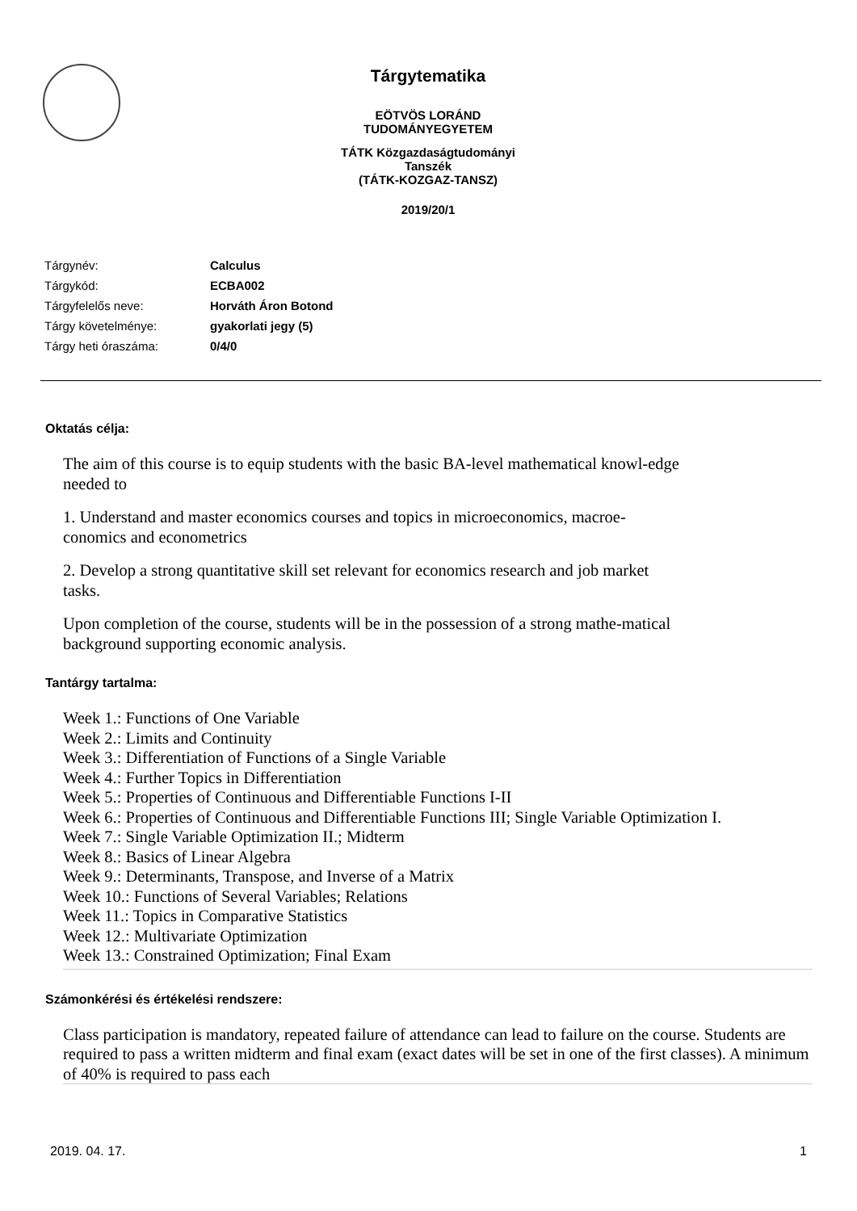Tárgytematika
EÖTVÖS LORÁND TUDOMÁNYEGYETEM
TÁTK Közgazdaságtudományi Tanszék
(TÁTK-KOZGAZ-TANSZ)
2019/20/1
| Tárgynév: | Calculus |
| Tárgykód: | ECBA002 |
| Tárgyfelelős neve: | Horváth Áron Botond |
| Tárgy követelménye: | gyakorlati jegy (5) |
| Tárgy heti óraszáma: | 0/4/0 |
Oktatás célja:
The aim of this course is to equip students with the basic BA-level mathematical knowl-edge needed to
1. Understand and master economics courses and topics in microeconomics, macroe-conomics and econometrics
2. Develop a strong quantitative skill set relevant for economics research and job market tasks.
Upon completion of the course, students will be in the possession of a strong mathe-matical background supporting economic analysis.
Tantárgy tartalma:
Week 1.: Functions of One Variable
Week 2.: Limits and Continuity
Week 3.: Differentiation of Functions of a Single Variable
Week 4.: Further Topics in Differentiation
Week 5.: Properties of Continuous and Differentiable Functions I-II
Week 6.: Properties of Continuous and Differentiable Functions III; Single Variable Optimization I.
Week 7.: Single Variable Optimization II.; Midterm
Week 8.: Basics of Linear Algebra
Week 9.: Determinants, Transpose, and Inverse of a Matrix
Week 10.: Functions of Several Variables; Relations
Week 11.: Topics in Comparative Statistics
Week 12.: Multivariate Optimization
Week 13.: Constrained Optimization; Final Exam
Számonkérési és értékelési rendszere:
Class participation is mandatory, repeated failure of attendance can lead to failure on the course. Students are required to pass a written midterm and final exam (exact dates will be set in one of the first classes). A minimum of 40% is required to pass each
2019. 04. 17. 1